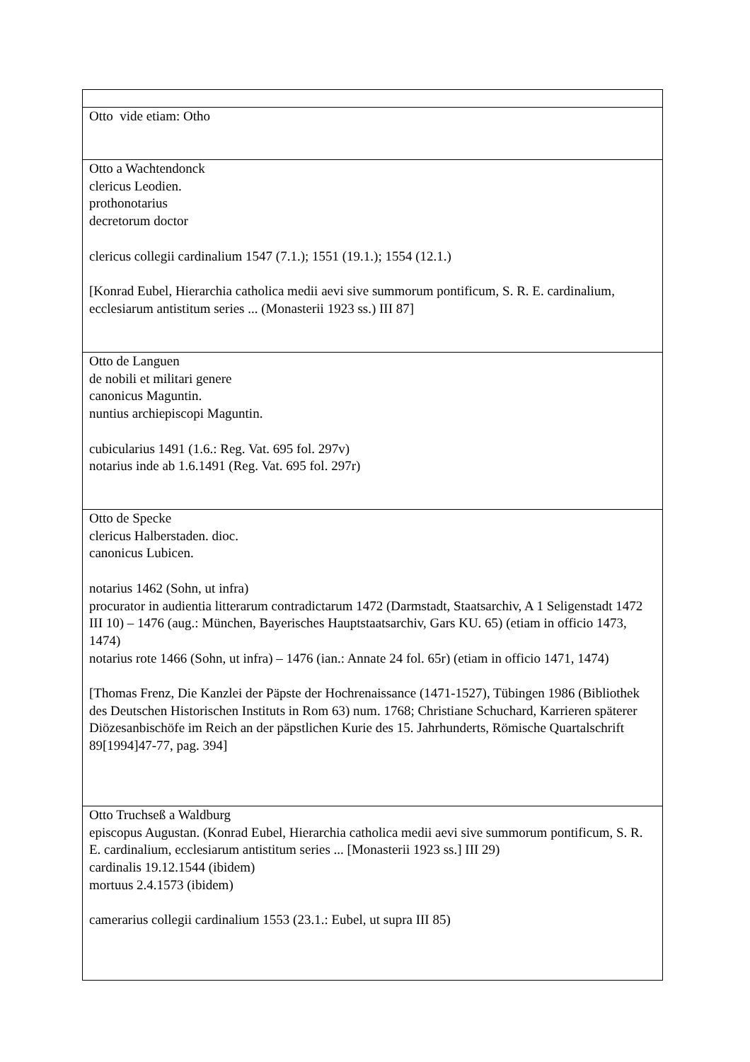| Otto vide etiam: Otho |
| Otto a Wachtendonck clericus Leodien. prothonotarius decretorum doctor clericus collegii cardinalium 1547 (7.1.); 1551 (19.1.); 1554 (12.1.) [Konrad Eubel, Hierarchia catholica medii aevi sive summorum pontificum, S. R. E. cardinalium, ecclesiarum antistitum series ... (Monasterii 1923 ss.) III 87] |
| Otto de Languen de nobili et militari genere canonicus Maguntin. nuntius archiepiscopi Maguntin. cubicularius 1491 (1.6.: Reg. Vat. 695 fol. 297v) notarius inde ab 1.6.1491 (Reg. Vat. 695 fol. 297r) |
| Otto de Specke clericus Halberstaden. dioc. canonicus Lubicen. notarius 1462 (Sohn, ut infra) procurator in audientia litterarum contradictarum 1472 (Darmstadt, Staatsarchiv, A 1 Seligenstadt 1472 III 10) – 1476 (aug.: München, Bayerisches Hauptstaatsarchiv, Gars KU. 65) (etiam in officio 1473, 1474) notarius rote 1466 (Sohn, ut infra) – 1476 (ian.: Annate 24 fol. 65r) (etiam in officio 1471, 1474) [Thomas Frenz, Die Kanzlei der Päpste der Hochrenaissance (1471-1527), Tübingen 1986 (Bibliothek des Deutschen Historischen Instituts in Rom 63) num. 1768; Christiane Schuchard, Karrieren späterer Diözesanbischöfe im Reich an der päpstlichen Kurie des 15. Jahrhunderts, Römische Quartalschrift 89[1994]47-77, pag. 394] |
| Otto Truchseß a Waldburg episcopus Augustan. (Konrad Eubel, Hierarchia catholica medii aevi sive summorum pontificum, S. R. E. cardinalium, ecclesiarum antistitum series ... [Monasterii 1923 ss.] III 29) cardinalis 19.12.1544 (ibidem) mortuus 2.4.1573 (ibidem) camerarius collegii cardinalium 1553 (23.1.: Eubel, ut supra III 85) |